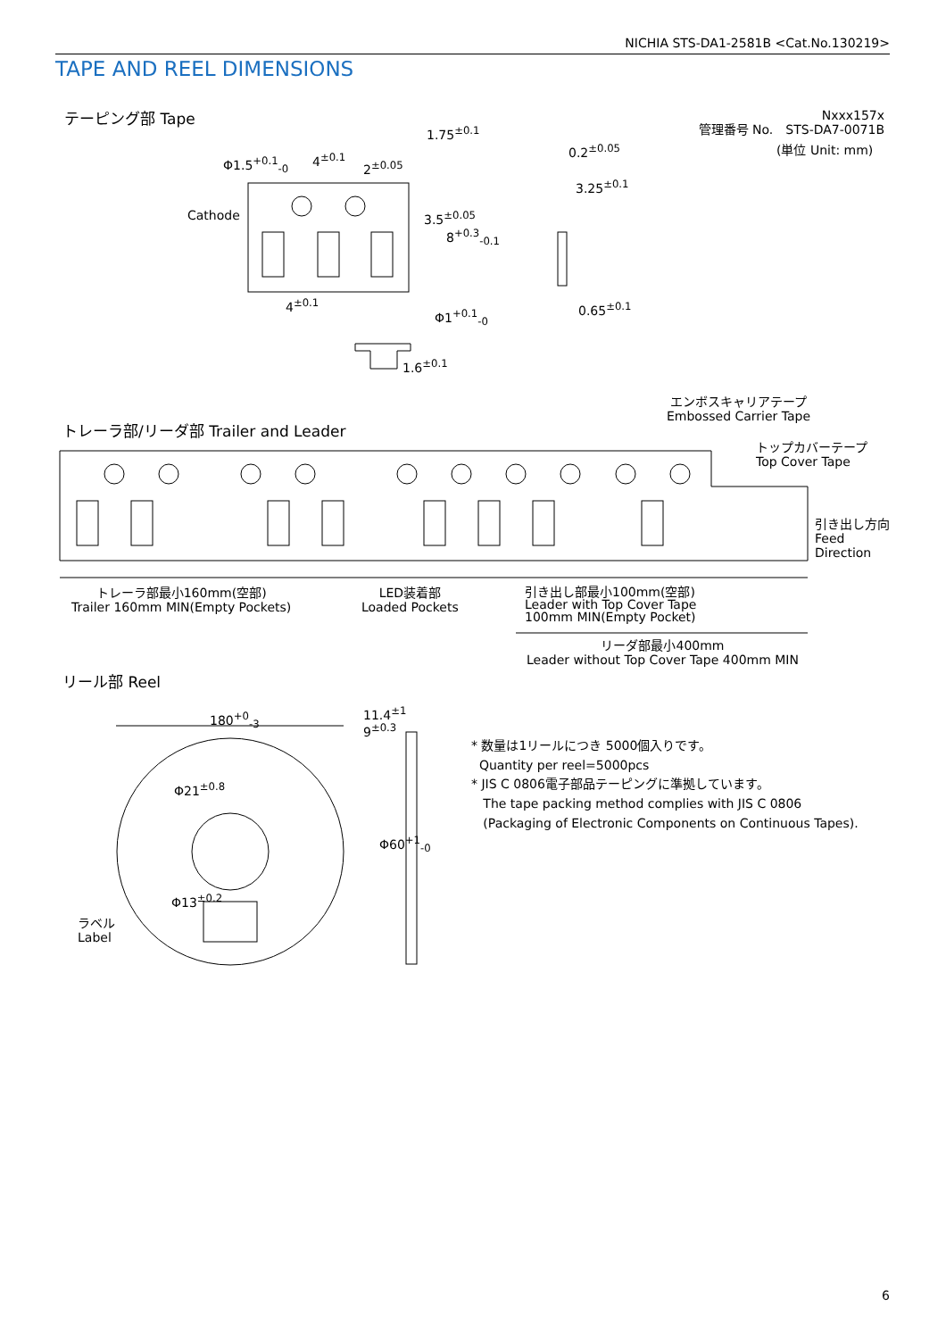NICHIA STS-DA1-2581B <Cat.No.130219>
TAPE AND REEL DIMENSIONS
テーピング部 Tape
Nxxx157x
管理番号 No.　STS-DA7-0071B
(単位 Unit: mm)
Φ1.5<sup>+0.1</sup><sub>-0</sub> 4<sup>±0.1</sup>
2<sup>±0.05</sup>
1.75<sup>±0.1</sup>
0.2<sup>±0.05</sup>
3.25<sup>±0.1</sup>
Cathode 3.5<sup>±0.05</sup>
8<sup>+0.3</sup><sub>-0.1</sub>
4<sup>±0.1</sup>
Φ1<sup>+0.1</sup><sub>-0</sub> 0.65<sup>±0.1</sup>
1.6<sup>±0.1</sup>
エンボスキャリアテープ
Embossed Carrier Tape
トレーラ部/リーダ部 Trailer and Leader
トップカバーテープ
Top Cover Tape
引き出し方向
Feed
Direction
トレーラ部最小160mm(空部)
Trailer 160mm MIN(Empty Pockets)
LED装着部
Loaded Pockets
引き出し部最小100mm(空部)
Leader with Top Cover Tape
100mm MIN(Empty Pocket)
リーダ部最小400mm
Leader without Top Cover Tape 400mm MIN
リール部 Reel
180<sup>+0</sup><sub>-3</sub>
11.4<sup>±1</sup>
9<sup>±0.3</sup>
Φ21<sup>±0.8</sup>
Φ13<sup>±0.2</sup>
Φ60<sup>+1</sup><sub>-0</sub>
ラベル
Label
* 数量は1リールにつき 5000個入りです。
Quantity per reel=5000pcs
* JIS C 0806電子部品テーピングに準拠しています。
The tape packing method complies with JIS C 0806
(Packaging of Electronic Components on Continuous Tapes).
6